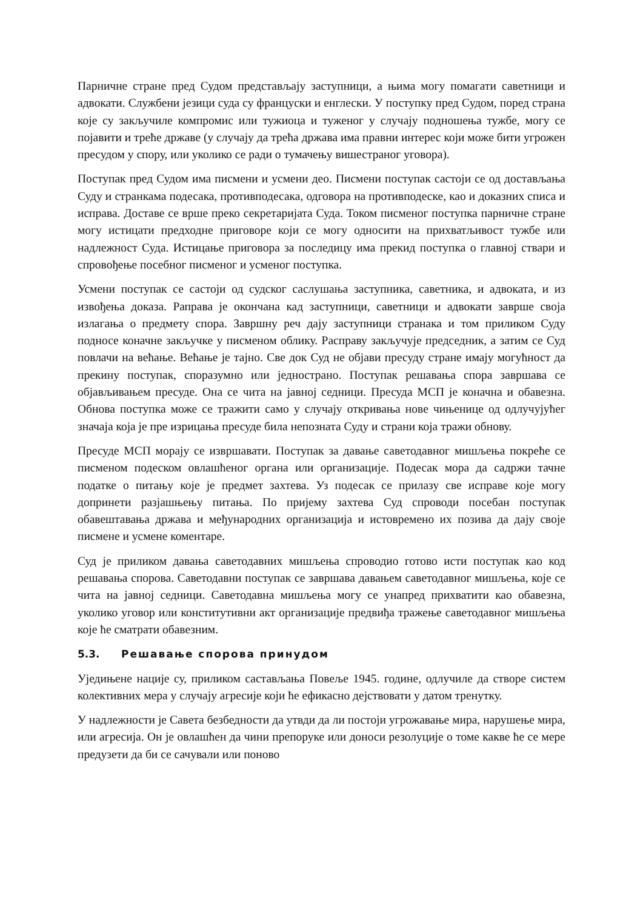Парничне стране пред Судом представљају заступници, а њима могу помагати саветници и адвокати. Службени језици суда су француски и енглески. У поступку пред Судом, поред страна које су закључиле компромис или тужиоца и туженог у случају подношења тужбе, могу се појавити и треће државе (у случају да трећа држава има правни интерес који може бити угрожен пресудом у спору, или уколико се ради о тумачењу вишестраног уговора).
Поступак пред Судом има писмени и усмени део. Писмени поступак састоји се од достављања Суду и странкама подесака, противподесака, одговора на противподеске, као и доказних списа и исправа. Доставе се врше преко секретаријата Суда. Током писменог поступка парничне стране могу истицати предходне приговоре који се могу односити на прихватљивост тужбе или надлежност Суда. Истицање приговора за последицу има прекид поступка о главној ствари и спровођење посебног писменог и усменог поступка.
Усмени поступак се састоји од судског саслушања заступника, саветника, и адвоката, и из извођења доказа. Раправа је окончана кад заступници, саветници и адвокати заврше своја излагања о предмету спора. Завршну реч дају заступници странака и том приликом Суду подносе коначне закључке у писменом облику. Расправу закључује председник, а затим се Суд повлачи на већање. Већање је тајно. Све док Суд не објави пресуду стране имају могућност да прекину поступак, споразумно или једнострано. Поступак решавања спора завршава се објављивањем пресуде. Она се чита на јавној седници. Пресуда МСП је коначна и обавезна. Обнова поступка може се тражити само у случају откривања нове чињенице од одлучујућег значаја која је пре изрицања пресуде била непозната Суду и страни која тражи обнову.
Пресуде МСП морају се извршавати. Поступак за давање саветодавног мишљења покреће се писменом подеском овлашћеног органа или организације. Подесак мора да садржи тачне податке о питању које је предмет захтева. Уз подесак се прилазу све исправе које могу допринети разјашњењу питања. По пријему захтева Суд спроводи посебан поступак обавештавања држава и међународних организација и истовремено их позива да дају своје писмене и усмене коментаре.
Суд је приликом давања саветодавних мишљења спроводио готово исти поступак као код решавања спорова. Саветодавни поступак се завршава давањем саветодавног мишљења, које се чита на јавној седници. Саветодавна мишљења могу се унапред прихватити као обавезна, уколико уговор или конститутивни акт организације предвиђа тражење саветодавног мишљења које ће сматрати обавезним.
5.3. Решавање спорова принудом
Уједињене нације су, приликом састављања Повеље 1945. године, одлучиле да створе систем колективних мера у случају агресије који ће ефикасно дејствовати у датом тренутку.
У надлежности је Савета безбедности да утвди да ли постоји угрожавање мира, нарушење мира, или агресија. Он је овлашћен да чини препоруке или доноси резолуције о томе какве ће се мере предузети да би се сачували или поново